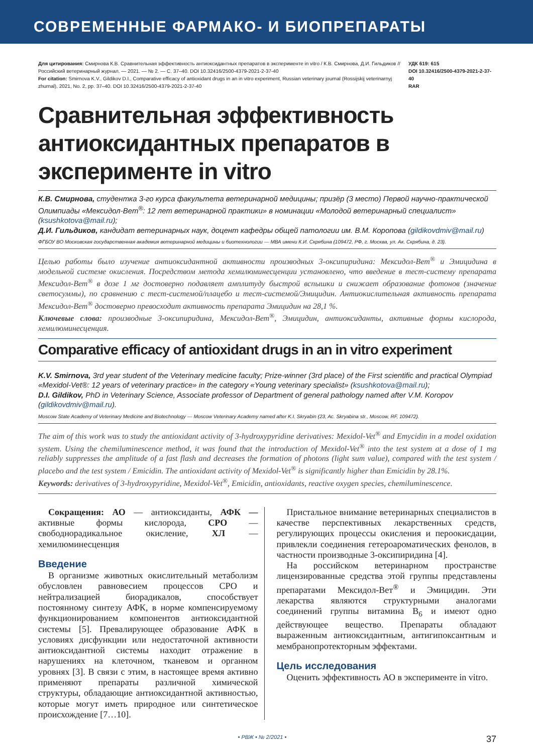СОВРЕМЕННЫЕ ФАРМАКО- И БИОПРЕПАРАТЫ
Для цитирования: Смирнова К.В. Сравнительная эффективность антиоксидантных препаратов в эксперименте in vitro / К.В. Смирнова, Д.И. Гильдиков // Российский ветеринарный журнал. — 2021. — № 2. — С. 37–40. DOI 10.32416/2500-4379-2021-2-37-40
For citation: Smirnova K.V., Gildikov D.I., Comparative efficacy of antioxidant drugs in an in vitro experiment, Russian veterinary journal (Rossijskij veterinarnyj zhurnal), 2021, No. 2, pp. 37–40. DOI 10.32416/2500-4379-2021-2-37-40
УДК 619: 615
DOI 10.32416/2500-4379-2021-2-37-40
RAR
Сравнительная эффективность антиоксидантных препаратов в эксперименте in vitro
К.В. Смирнова, студентка 3-го курса факультета ветеринарной медицины; призёр (3 место) Первой научно-практической Олимпиады «Мексидол-Вет<sup>®</sup>: 12 лет ветеринарной практики» в номинации «Молодой ветеринарный специалист» (ksushkotova@mail.ru);
Д.И. Гильдиков, кандидат ветеринарных наук, доцент кафедры общей патологии им. В.М. Коропова (gildikovdmiv@mail.ru)
ФГБОУ ВО Московская государственная академия ветеринарной медицины и биотехнологии — МВА имени К.И. Скрябина (109472, РФ, г. Москва, ул. Ак. Скрябина, д. 23).
Целью работы было изучение антиоксидантной активности производных 3-оксипиридина: Мексидол-Вет<sup>®</sup> и Эмицидина в модельной системе окисления. Посредством метода хемилюминесценции установлено, что введение в тест-систему препарата Мексидол-Вет<sup>®</sup> в дозе 1 мг достоверно подавляет амплитуду быстрой вспышки и снижает образование фотонов (значение светосуммы), по сравнению с тест-системой/плацебо и тест-системой/Эмицидин. Антиокислительная активность препарата Мексидол-Вет<sup>®</sup> достоверно превосходит активность препарата Эмицидин на 28,1 %.
Ключевые слова: производные 3-оксипиридина, Мексидол-Вет<sup>®</sup>, Эмицидин, антиоксиданты, активные формы кислорода, хемилюминесценция.
Comparative efficacy of antioxidant drugs in an in vitro experiment
K.V. Smirnova, 3rd year student of the Veterinary medicine faculty; Prize-winner (3rd place) of the First scientific and practical Olympiad «Mexidol-Vet®: 12 years of veterinary practice» in the category «Young veterinary specialist» (ksushkotova@mail.ru);
D.I. Gildikov, PhD in Veterinary Science, Associate professor of Department of general pathology named after V.M. Koropov (gildikovdmiv@mail.ru).
Moscow State Academy of Veterinary Medicine and Biotechnology — Moscow Veterinary Academy named after K.I. Skryabin (23, Ac. Skryabina str., Moscow, RF, 109472).
The aim of this work was to study the antioxidant activity of 3-hydroxypyridine derivatives: Mexidol-Vet<sup>®</sup> and Emycidin in a model oxidation system. Using the chemiluminescence method, it was found that the introduction of Mexidol-Vet<sup>®</sup> into the test system at a dose of 1 mg reliably suppresses the amplitude of a fast flash and decreases the formation of photons (light sum value), compared with the test system / placebo and the test system / Emicidin. The antioxidant activity of Mexidol-Vet<sup>®</sup> is significantly higher than Emicidin by 28.1%.
Keywords: derivatives of 3-hydroxypyridine, Mexidol-Vet<sup>®</sup>, Emicidin, antioxidants, reactive oxygen species, chemiluminescence.
Сокращения: АО — антиоксиданты, АФК — активные формы кислорода, СРО — свободнорадикальное окисление, ХЛ — хемилюминесценция
Введение
В организме животных окислительный метаболизм обусловлен равновесием процессов СРО и нейтрализацией биорадикалов, способствует постоянному синтезу АФК, в норме компенсируемому функционированием компонентов антиоксидантной системы [5]. Превалирующее образование АФК в условиях дисфункции или недостаточной активности антиоксидантной системы находит отражение в нарушениях на клеточном, тканевом и органном уровнях [3]. В связи с этим, в настоящее время активно применяют препараты различной химической структуры, обладающие антиоксидантной активностью, которые могут иметь природное или синтетическое происхождение [7…10].
Пристальное внимание ветеринарных специалистов в качестве перспективных лекарственных средств, регулирующих процессы окисления и пероокисдации, привлекли соединения гетероароматических фенолов, в частности производные 3-оксипиридина [4].
На российском ветеринарном пространстве лицензированные средства этой группы представлены препаратами Мексидол-Вет<sup>®</sup> и Эмицидин. Эти лекарства являются структурными аналогами соединений группы витамина В<sub>6</sub> и имеют одно действующее вещество. Препараты обладают выраженным антиоксидантным, антигипоксантным и мембранопротекторным эффектами.
Цель исследования
Оценить эффективность АО в эксперименте in vitro.
• РВЖ • № 2/2021 • 37